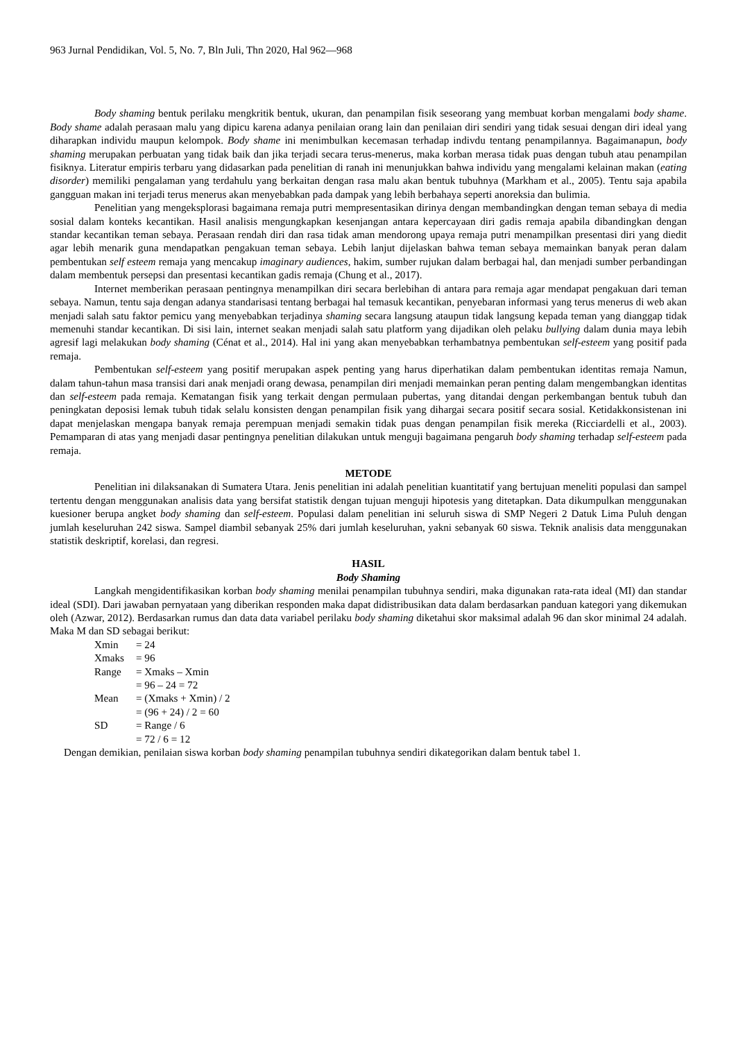963 Jurnal Pendidikan, Vol. 5, No. 7, Bln Juli, Thn 2020, Hal 962—968
Body shaming bentuk perilaku mengkritik bentuk, ukuran, dan penampilan fisik seseorang yang membuat korban mengalami body shame. Body shame adalah perasaan malu yang dipicu karena adanya penilaian orang lain dan penilaian diri sendiri yang tidak sesuai dengan diri ideal yang diharapkan individu maupun kelompok. Body shame ini menimbulkan kecemasan terhadap indivdu tentang penampilannya. Bagaimanapun, body shaming merupakan perbuatan yang tidak baik dan jika terjadi secara terus-menerus, maka korban merasa tidak puas dengan tubuh atau penampilan fisiknya. Literatur empiris terbaru yang didasarkan pada penelitian di ranah ini menunjukkan bahwa individu yang mengalami kelainan makan (eating disorder) memiliki pengalaman yang terdahulu yang berkaitan dengan rasa malu akan bentuk tubuhnya (Markham et al., 2005). Tentu saja apabila gangguan makan ini terjadi terus menerus akan menyebabkan pada dampak yang lebih berbahaya seperti anoreksia dan bulimia.
Penelitian yang mengeksplorasi bagaimana remaja putri mempresentasikan dirinya dengan membandingkan dengan teman sebaya di media sosial dalam konteks kecantikan. Hasil analisis mengungkapkan kesenjangan antara kepercayaan diri gadis remaja apabila dibandingkan dengan standar kecantikan teman sebaya. Perasaan rendah diri dan rasa tidak aman mendorong upaya remaja putri menampilkan presentasi diri yang diedit agar lebih menarik guna mendapatkan pengakuan teman sebaya. Lebih lanjut dijelaskan bahwa teman sebaya memainkan banyak peran dalam pembentukan self esteem remaja yang mencakup imaginary audiences, hakim, sumber rujukan dalam berbagai hal, dan menjadi sumber perbandingan dalam membentuk persepsi dan presentasi kecantikan gadis remaja (Chung et al., 2017).
Internet memberikan perasaan pentingnya menampilkan diri secara berlebihan di antara para remaja agar mendapat pengakuan dari teman sebaya. Namun, tentu saja dengan adanya standarisasi tentang berbagai hal temasuk kecantikan, penyebaran informasi yang terus menerus di web akan menjadi salah satu faktor pemicu yang menyebabkan terjadinya shaming secara langsung ataupun tidak langsung kepada teman yang dianggap tidak memenuhi standar kecantikan. Di sisi lain, internet seakan menjadi salah satu platform yang dijadikan oleh pelaku bullying dalam dunia maya lebih agresif lagi melakukan body shaming (Cénat et al., 2014). Hal ini yang akan menyebabkan terhambatnya pembentukan self-esteem yang positif pada remaja.
Pembentukan self-esteem yang positif merupakan aspek penting yang harus diperhatikan dalam pembentukan identitas remaja Namun, dalam tahun-tahun masa transisi dari anak menjadi orang dewasa, penampilan diri menjadi memainkan peran penting dalam mengembangkan identitas dan self-esteem pada remaja. Kematangan fisik yang terkait dengan permulaan pubertas, yang ditandai dengan perkembangan bentuk tubuh dan peningkatan deposisi lemak tubuh tidak selalu konsisten dengan penampilan fisik yang dihargai secara positif secara sosial. Ketidakkonsistenan ini dapat menjelaskan mengapa banyak remaja perempuan menjadi semakin tidak puas dengan penampilan fisik mereka (Ricciardelli et al., 2003). Pemamparan di atas yang menjadi dasar pentingnya penelitian dilakukan untuk menguji bagaimana pengaruh body shaming terhadap self-esteem pada remaja.
METODE
Penelitian ini dilaksanakan di Sumatera Utara. Jenis penelitian ini adalah penelitian kuantitatif yang bertujuan meneliti populasi dan sampel tertentu dengan menggunakan analisis data yang bersifat statistik dengan tujuan menguji hipotesis yang ditetapkan. Data dikumpulkan menggunakan kuesioner berupa angket body shaming dan self-esteem. Populasi dalam penelitian ini seluruh siswa di SMP Negeri 2 Datuk Lima Puluh dengan jumlah keseluruhan 242 siswa. Sampel diambil sebanyak 25% dari jumlah keseluruhan, yakni sebanyak 60 siswa. Teknik analisis data menggunakan statistik deskriptif, korelasi, dan regresi.
HASIL
Body Shaming
Langkah mengidentifikasikan korban body shaming menilai penampilan tubuhnya sendiri, maka digunakan rata-rata ideal (MI) dan standar ideal (SDI). Dari jawaban pernyataan yang diberikan responden maka dapat didistribusikan data dalam berdasarkan panduan kategori yang dikemukan oleh (Azwar, 2012). Berdasarkan rumus dan data data variabel perilaku body shaming diketahui skor maksimal adalah 96 dan skor minimal 24 adalah. Maka M dan SD sebagai berikut:
| Xmin | = 24 |
| Xmaks | = 96 |
| Range | = Xmaks – Xmin |
| | = 96 – 24 = 72 |
| Mean | = (Xmaks + Xmin) / 2 |
| | = (96 + 24) / 2 = 60 |
| SD | = Range / 6 |
| | = 72 / 6 = 12 |
Dengan demikian, penilaian siswa korban body shaming penampilan tubuhnya sendiri dikategorikan dalam bentuk tabel 1.